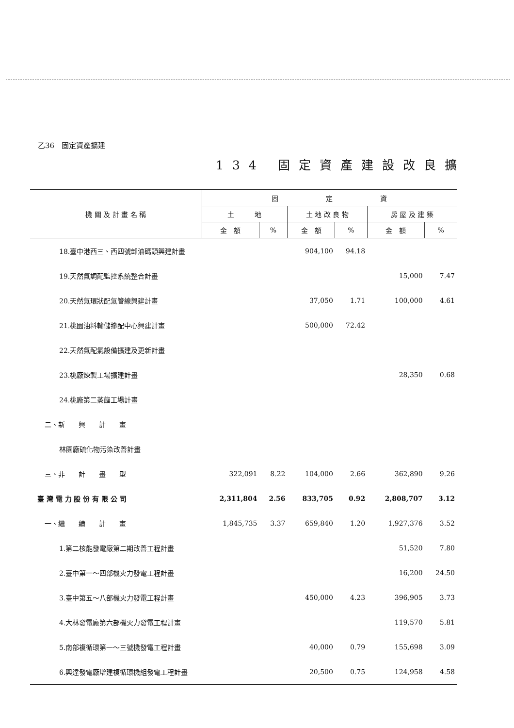乙36　固定資產擴建
134 固定資產建設改良擴
| 機 關 及 計 畫 名 稱 | 固 定 資 | | | | | |
| --- | --- | --- | --- | --- | --- | --- |
| | 土 地 | | 土 地 改 良 物 | | 房 屋 及 建 築 | |
| | 金 額 | % | 金 額 | % | 金 額 | % |
| 18.臺中港西三、西四號卸油碼頭興建計畫 | | | 904,100 | 94.18 | | |
| 19.天然氣調配監控系統整合計畫 | | | | | 15,000 | 7.47 |
| 20.天然氣環狀配氣管線興建計畫 | | | 37,050 | 1.71 | 100,000 | 4.61 |
| 21.桃園油料輸儲摻配中心興建計畫 | | | 500,000 | 72.42 | | |
| 22.天然氣配氣設備擴建及更新計畫 | | | | | | |
| 23.桃廠煉製工場擴建計畫 | | | | | 28,350 | 0.68 |
| 24.桃廠第二蒸餾工場計畫 | | | | | | |
| 二、新 興 計 畫 | | | | | | |
| 林園廠硫化物污染改善計畫 | | | | | | |
| 三、非 計 畫 型 | 322,091 | 8.22 | 104,000 | 2.66 | 362,890 | 9.26 |
| 臺 灣 電 力 股 份 有 限 公 司 | 2,311,804 | 2.56 | 833,705 | 0.92 | 2,808,707 | 3.12 |
| 一、繼 續 計 畫 | 1,845,735 | 3.37 | 659,840 | 1.20 | 1,927,376 | 3.52 |
| 1.第二核能發電廠第二期改善工程計畫 | | | | | 51,520 | 7.80 |
| 2.臺中第一～四部機火力發電工程計畫 | | | | | 16,200 | 24.50 |
| 3.臺中第五～八部機火力發電工程計畫 | | | 450,000 | 4.23 | 396,905 | 3.73 |
| 4.大林發電廠第六部機火力發電工程計畫 | | | | | 119,570 | 5.81 |
| 5.南部複循環第一～三號機發電工程計畫 | | | 40,000 | 0.79 | 155,698 | 3.09 |
| 6.興達發電廠增建複循環機組發電工程計畫 | | | 20,500 | 0.75 | 124,958 | 4.58 |